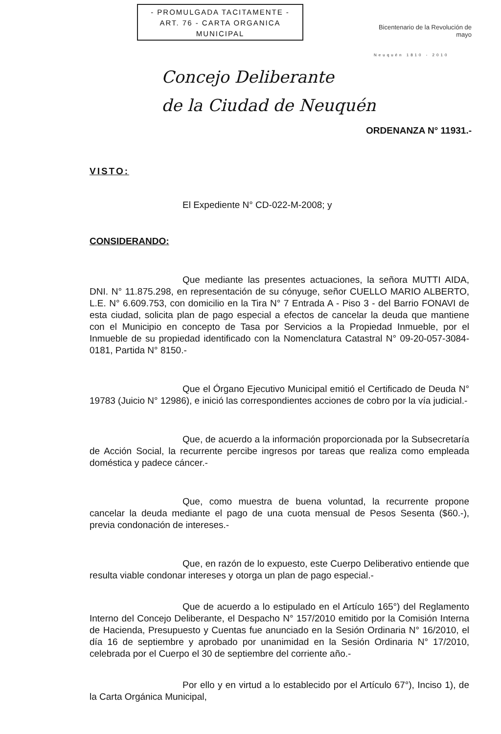- PROMULGADA TACITAMENTE -
ART. 76 - CARTA ORGANICA
MUNICIPAL
Bicentenario de la Revolución de mayo
Neuquén 1810 - 2010
Concejo Deliberante
de la Ciudad de Neuquén
ORDENANZA N° 11931.-
VISTO:
El Expediente N° CD-022-M-2008; y
CONSIDERANDO:
Que mediante las presentes actuaciones, la señora MUTTI AIDA, DNI. N° 11.875.298, en representación de su cónyuge, señor CUELLO MARIO ALBERTO, L.E. N° 6.609.753, con domicilio en la Tira N° 7 Entrada A - Piso 3 - del Barrio FONAVI de esta ciudad, solicita plan de pago especial a efectos de cancelar la deuda que mantiene con el Municipio en concepto de Tasa por Servicios a la Propiedad Inmueble, por el Inmueble de su propiedad identificado con la Nomenclatura Catastral N° 09-20-057-3084-0181, Partida N° 8150.-
Que el Órgano Ejecutivo Municipal emitió el Certificado de Deuda N° 19783 (Juicio N° 12986), e inició las correspondientes acciones de cobro por la vía judicial.-
Que, de acuerdo a la información proporcionada por la Subsecretaría de Acción Social, la recurrente percibe ingresos por tareas que realiza como empleada doméstica y padece cáncer.-
Que, como muestra de buena voluntad, la recurrente propone cancelar la deuda mediante el pago de una cuota mensual de Pesos Sesenta ($60.-), previa condonación de intereses.-
Que, en razón de lo expuesto, este Cuerpo Deliberativo entiende que resulta viable condonar intereses y otorga un plan de pago especial.-
Que de acuerdo a lo estipulado en el Artículo 165°) del Reglamento Interno del Concejo Deliberante, el Despacho N° 157/2010 emitido por la Comisión Interna de Hacienda, Presupuesto y Cuentas fue anunciado en la Sesión Ordinaria N° 16/2010, el día 16 de septiembre y aprobado por unanimidad en la Sesión Ordinaria N° 17/2010, celebrada por el Cuerpo el 30 de septiembre del corriente año.-
Por ello y en virtud a lo establecido por el Artículo 67°), Inciso 1), de la Carta Orgánica Municipal,